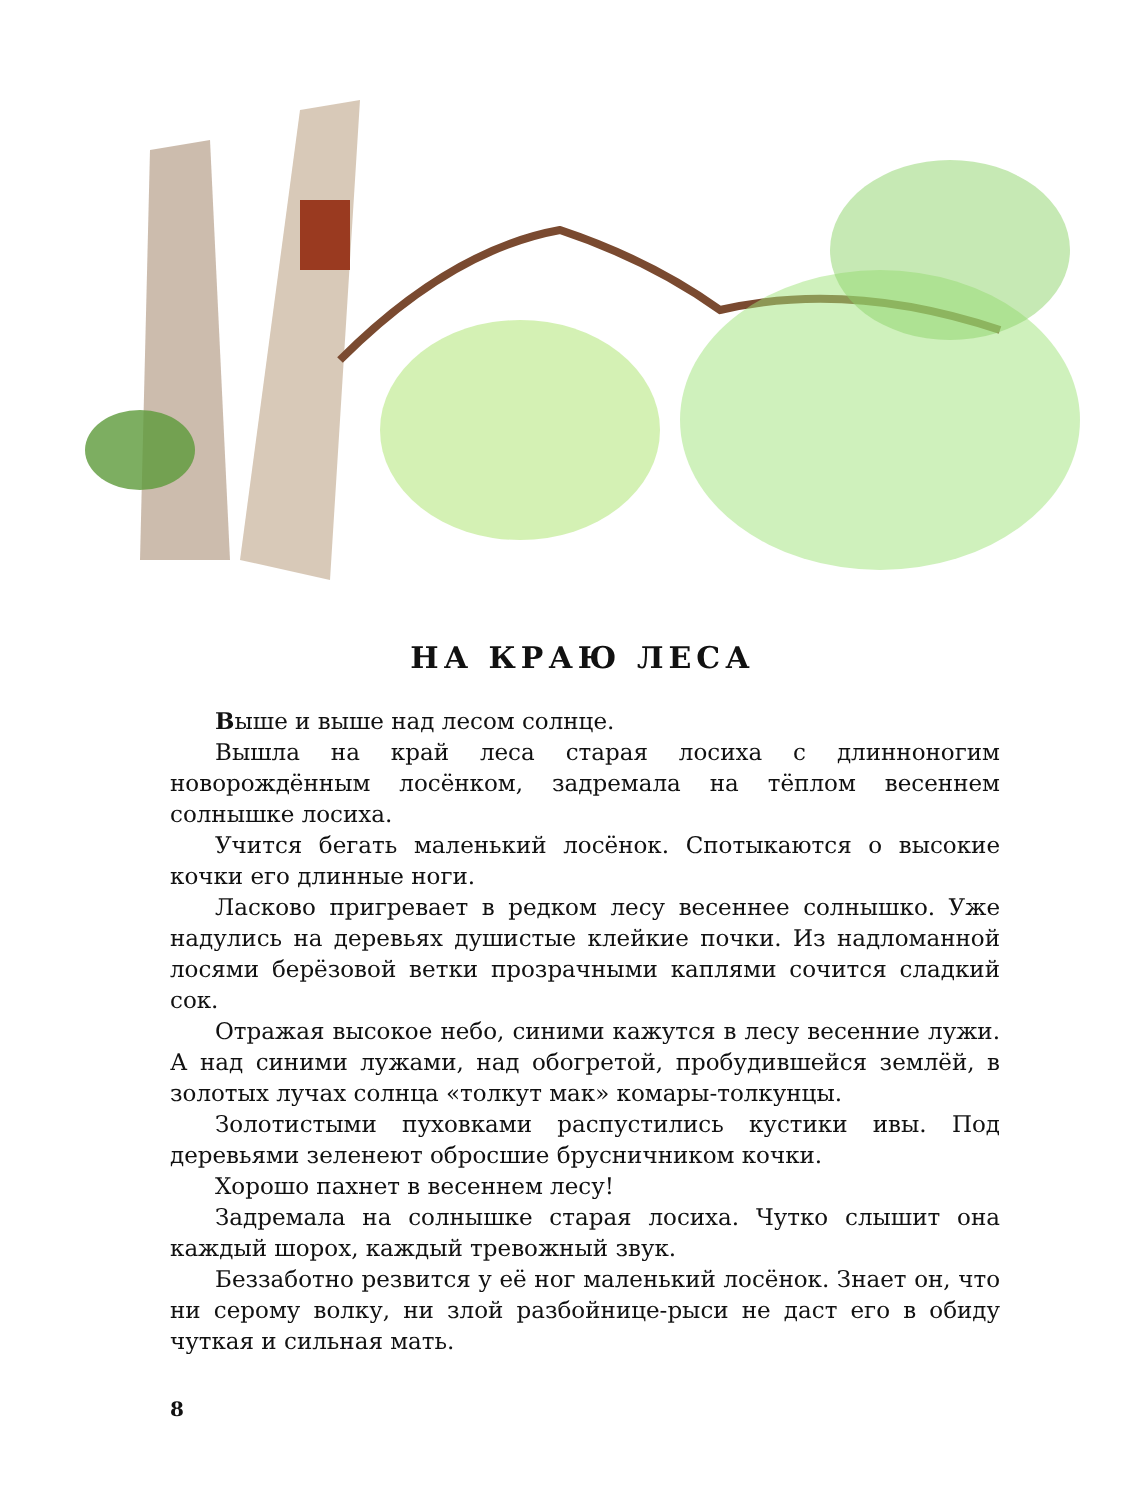НА КРАЮ ЛЕСА
Выше и выше над лесом солнце.
Вышла на край леса старая лосиха с длинноногим новорождённым лосёнком, задремала на тёплом весеннем солнышке лосиха.
Учится бегать маленький лосёнок. Спотыкаются о высокие кочки его длинные ноги.
Ласково пригревает в редком лесу весеннее солнышко. Уже надулись на деревьях душистые клейкие почки. Из надломанной лосями берёзовой ветки прозрачными каплями сочится сладкий сок.
Отражая высокое небо, синими кажутся в лесу весенние лужи. А над синими лужами, над обогретой, пробудившейся землёй, в золотых лучах солнца «толкут мак» комары-толкунцы.
Золотистыми пуховками распустились кустики ивы. Под деревьями зеленеют обросшие брусничником кочки.
Хорошо пахнет в весеннем лесу!
Задремала на солнышке старая лосиха. Чутко слышит она каждый шорох, каждый тревожный звук.
Беззаботно резвится у её ног маленький лосёнок. Знает он, что ни серому волку, ни злой разбойнице-рыси не даст его в обиду чуткая и сильная мать.
8